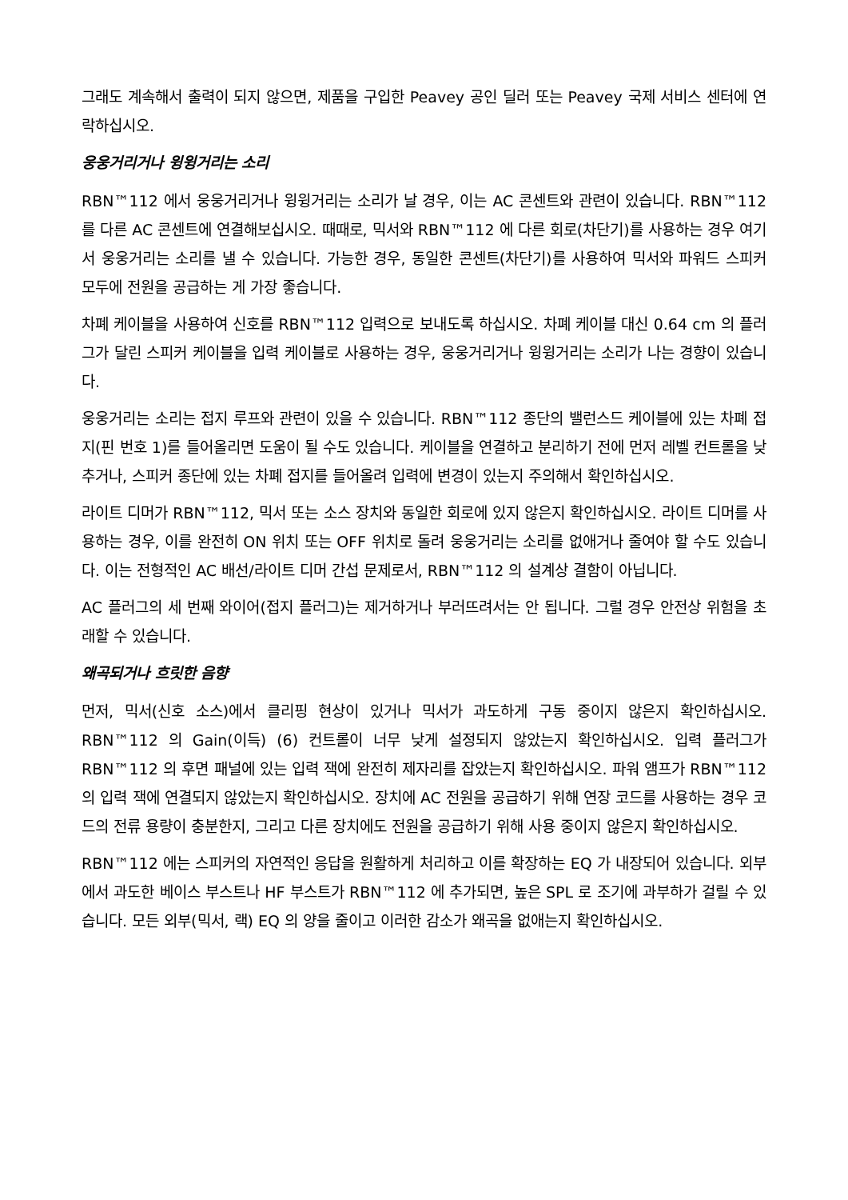그래도 계속해서 출력이 되지 않으면, 제품을 구입한 Peavey 공인 딜러 또는 Peavey 국제 서비스 센터에 연락하십시오.
웅웅거리거나 윙윙거리는 소리
RBN™112 에서 웅웅거리거나 윙윙거리는 소리가 날 경우, 이는 AC 콘센트와 관련이 있습니다. RBN™112 를 다른 AC 콘센트에 연결해보십시오. 때때로, 믹서와 RBN™112 에 다른 회로(차단기)를 사용하는 경우 여기서 웅웅거리는 소리를 낼 수 있습니다. 가능한 경우, 동일한 콘센트(차단기)를 사용하여 믹서와 파워드 스피커 모두에 전원을 공급하는 게 가장 좋습니다.
차폐 케이블을 사용하여 신호를 RBN™112 입력으로 보내도록 하십시오. 차폐 케이블 대신 0.64 cm 의 플러그가 달린 스피커 케이블을 입력 케이블로 사용하는 경우, 웅웅거리거나 윙윙거리는 소리가 나는 경향이 있습니다.
웅웅거리는 소리는 접지 루프와 관련이 있을 수 있습니다. RBN™112 종단의 밸런스드 케이블에 있는 차폐 접지(핀 번호 1)를 들어올리면 도움이 될 수도 있습니다. 케이블을 연결하고 분리하기 전에 먼저 레벨 컨트롤을 낮추거나, 스피커 종단에 있는 차폐 접지를 들어올려 입력에 변경이 있는지 주의해서 확인하십시오.
라이트 디머가 RBN™112, 믹서 또는 소스 장치와 동일한 회로에 있지 않은지 확인하십시오. 라이트 디머를 사용하는 경우, 이를 완전히 ON 위치 또는 OFF 위치로 돌려 웅웅거리는 소리를 없애거나 줄여야 할 수도 있습니다. 이는 전형적인 AC 배선/라이트 디머 간섭 문제로서, RBN™112 의 설계상 결함이 아닙니다.
AC 플러그의 세 번째 와이어(접지 플러그)는 제거하거나 부러뜨려서는 안 됩니다. 그럴 경우 안전상 위험을 초래할 수 있습니다.
왜곡되거나 흐릿한 음향
먼저, 믹서(신호 소스)에서 클리핑 현상이 있거나 믹서가 과도하게 구동 중이지 않은지 확인하십시오. RBN™112 의 Gain(이득) (6) 컨트롤이 너무 낮게 설정되지 않았는지 확인하십시오. 입력 플러그가 RBN™112 의 후면 패널에 있는 입력 잭에 완전히 제자리를 잡았는지 확인하십시오. 파워 앰프가 RBN™112 의 입력 잭에 연결되지 않았는지 확인하십시오. 장치에 AC 전원을 공급하기 위해 연장 코드를 사용하는 경우 코드의 전류 용량이 충분한지, 그리고 다른 장치에도 전원을 공급하기 위해 사용 중이지 않은지 확인하십시오.
RBN™112 에는 스피커의 자연적인 응답을 원활하게 처리하고 이를 확장하는 EQ 가 내장되어 있습니다. 외부에서 과도한 베이스 부스트나 HF 부스트가 RBN™112 에 추가되면, 높은 SPL 로 조기에 과부하가 걸릴 수 있습니다. 모든 외부(믹서, 랙) EQ 의 양을 줄이고 이러한 감소가 왜곡을 없애는지 확인하십시오.